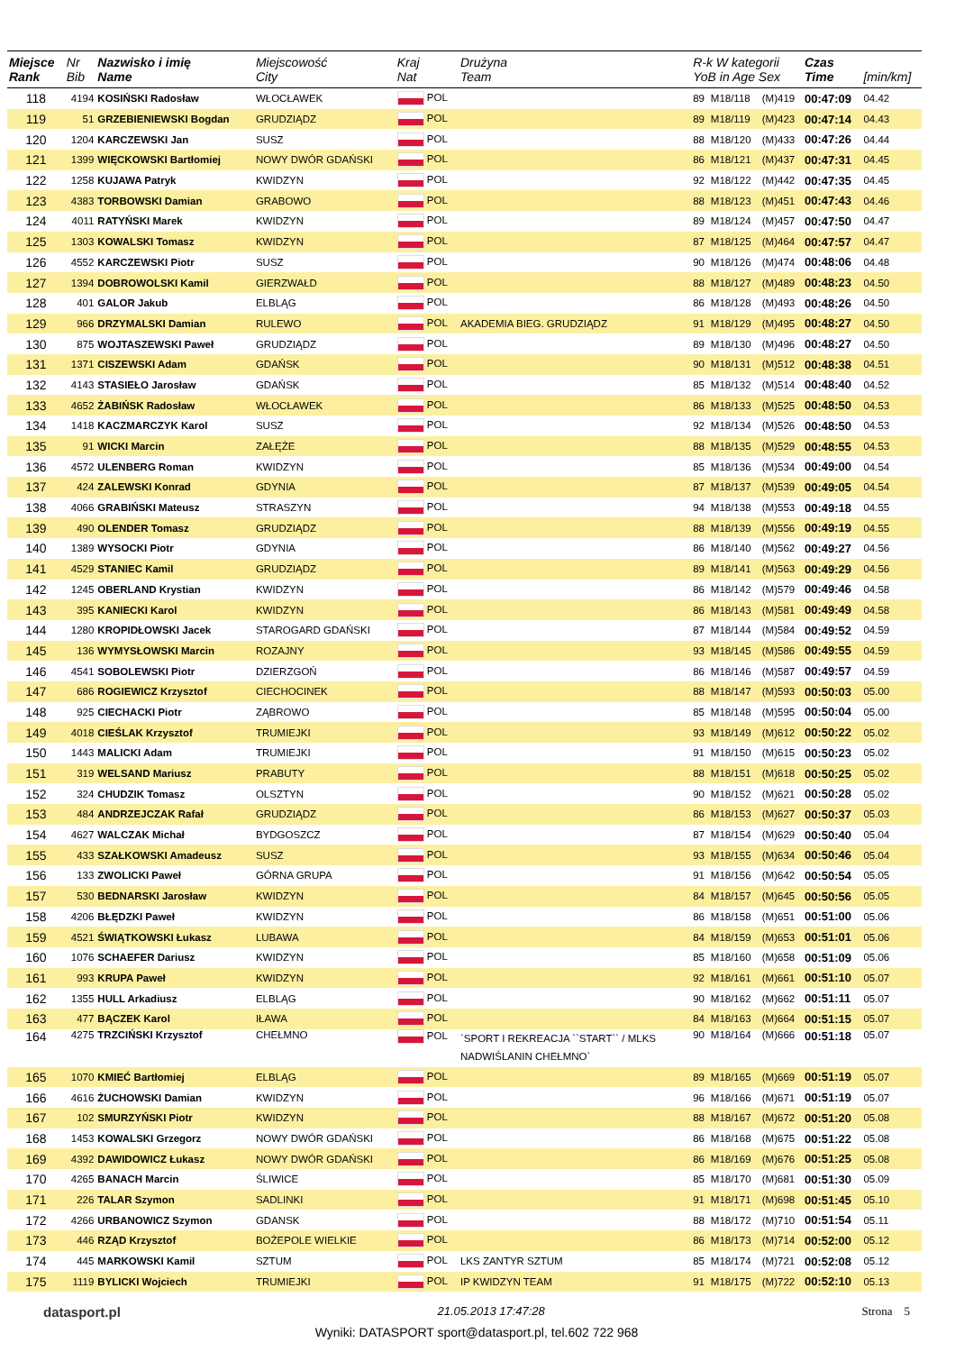| Miejsce Rank | Nr Bib | Nazwisko i imię Name | Miejscowość City | Kraj Nat | Drużyna Team | R-k W kategorii YoB in Age Sex | | | Czas Time | [min/km] |
| --- | --- | --- | --- | --- | --- | --- | --- | --- | --- | --- |
| 118 | 4194 | KOSIŃSKI Radosław | WŁOCŁAWEK | POL | | 89 | M18/118 | (M)419 | 00:47:09 | 04.42 |
| 119 | 51 | GRZEBIENIEWSKI Bogdan | GRUDZIĄDZ | POL | | 89 | M18/119 | (M)423 | 00:47:14 | 04.43 |
| 120 | 1204 | KARCZEWSKI Jan | SUSZ | POL | | 88 | M18/120 | (M)433 | 00:47:26 | 04.44 |
| 121 | 1399 | WIĘCKOWSKI Bartłomiej | NOWY DWÓR GDAŃSKI | POL | | 86 | M18/121 | (M)437 | 00:47:31 | 04.45 |
| 122 | 1258 | KUJAWA Patryk | KWIDZYN | POL | | 92 | M18/122 | (M)442 | 00:47:35 | 04.45 |
| 123 | 4383 | TORBOWSKI Damian | GRABOWO | POL | | 88 | M18/123 | (M)451 | 00:47:43 | 04.46 |
| 124 | 4011 | RATYŃSKI Marek | KWIDZYN | POL | | 89 | M18/124 | (M)457 | 00:47:50 | 04.47 |
| 125 | 1303 | KOWALSKI Tomasz | KWIDZYN | POL | | 87 | M18/125 | (M)464 | 00:47:57 | 04.47 |
| 126 | 4552 | KARCZEWSKI Piotr | SUSZ | POL | | 90 | M18/126 | (M)474 | 00:48:06 | 04.48 |
| 127 | 1394 | DOBROWOLSKI Kamil | GIERZWAŁD | POL | | 88 | M18/127 | (M)489 | 00:48:23 | 04.50 |
| 128 | 401 | GALOR Jakub | ELBLĄG | POL | | 86 | M18/128 | (M)493 | 00:48:26 | 04.50 |
| 129 | 966 | DRZYMALSKI Damian | RULEWO | POL | AKADEMIA BIEG. GRUDZIĄDZ | 91 | M18/129 | (M)495 | 00:48:27 | 04.50 |
| 130 | 875 | WOJTASZEWSKI Paweł | GRUDZIĄDZ | POL | | 89 | M18/130 | (M)496 | 00:48:27 | 04.50 |
| 131 | 1371 | CISZEWSKI Adam | GDAŃSK | POL | | 90 | M18/131 | (M)512 | 00:48:38 | 04.51 |
| 132 | 4143 | STASIEŁO Jarosław | GDAŃSK | POL | | 85 | M18/132 | (M)514 | 00:48:40 | 04.52 |
| 133 | 4652 | ŻABIŃSK Radosław | WŁOCŁAWEK | POL | | 86 | M18/133 | (M)525 | 00:48:50 | 04.53 |
| 134 | 1418 | KACZMARCZYK Karol | SUSZ | POL | | 92 | M18/134 | (M)526 | 00:48:50 | 04.53 |
| 135 | 91 | WICKI Marcin | ZAŁĘŻE | POL | | 88 | M18/135 | (M)529 | 00:48:55 | 04.53 |
| 136 | 4572 | ULENBERG Roman | KWIDZYN | POL | | 85 | M18/136 | (M)534 | 00:49:00 | 04.54 |
| 137 | 424 | ZALEWSKI Konrad | GDYNIA | POL | | 87 | M18/137 | (M)539 | 00:49:05 | 04.54 |
| 138 | 4066 | GRABIŃSKI Mateusz | STRASZYN | POL | | 94 | M18/138 | (M)553 | 00:49:18 | 04.55 |
| 139 | 490 | OLENDER Tomasz | GRUDZIĄDZ | POL | | 88 | M18/139 | (M)556 | 00:49:19 | 04.55 |
| 140 | 1389 | WYSOCKI Piotr | GDYNIA | POL | | 86 | M18/140 | (M)562 | 00:49:27 | 04.56 |
| 141 | 4529 | STANIEC Kamil | GRUDZIĄDZ | POL | | 89 | M18/141 | (M)563 | 00:49:29 | 04.56 |
| 142 | 1245 | OBERLAND Krystian | KWIDZYN | POL | | 86 | M18/142 | (M)579 | 00:49:46 | 04.58 |
| 143 | 395 | KANIECKI Karol | KWIDZYN | POL | | 86 | M18/143 | (M)581 | 00:49:49 | 04.58 |
| 144 | 1280 | KROPIDŁOWSKI Jacek | STAROGARD GDAŃSKI | POL | | 87 | M18/144 | (M)584 | 00:49:52 | 04.59 |
| 145 | 136 | WYMYSŁOWSKI Marcin | ROZAJNY | POL | | 93 | M18/145 | (M)586 | 00:49:55 | 04.59 |
| 146 | 4541 | SOBOLEWSKI Piotr | DZIERZGOŃ | POL | | 86 | M18/146 | (M)587 | 00:49:57 | 04.59 |
| 147 | 686 | ROGIEWICZ Krzysztof | CIECHOCINEK | POL | | 88 | M18/147 | (M)593 | 00:50:03 | 05.00 |
| 148 | 925 | CIECHACKI Piotr | ZĄBROWO | POL | | 85 | M18/148 | (M)595 | 00:50:04 | 05.00 |
| 149 | 4018 | CIEŚLAK Krzysztof | TRUMIEJKI | POL | | 93 | M18/149 | (M)612 | 00:50:22 | 05.02 |
| 150 | 1443 | MALICKI Adam | TRUMIEJKI | POL | | 91 | M18/150 | (M)615 | 00:50:23 | 05.02 |
| 151 | 319 | WELSAND Mariusz | PRABUTY | POL | | 88 | M18/151 | (M)618 | 00:50:25 | 05.02 |
| 152 | 324 | CHUDZIK Tomasz | OLSZTYN | POL | | 90 | M18/152 | (M)621 | 00:50:28 | 05.02 |
| 153 | 484 | ANDRZEJCZAK Rafał | GRUDZIĄDZ | POL | | 86 | M18/153 | (M)627 | 00:50:37 | 05.03 |
| 154 | 4627 | WALCZAK Michał | BYDGOSZCZ | POL | | 87 | M18/154 | (M)629 | 00:50:40 | 05.04 |
| 155 | 433 | SZAŁKOWSKI Amadeusz | SUSZ | POL | | 93 | M18/155 | (M)634 | 00:50:46 | 05.04 |
| 156 | 133 | ZWOLICKI Paweł | GÓRNA GRUPA | POL | | 91 | M18/156 | (M)642 | 00:50:54 | 05.05 |
| 157 | 530 | BEDNARSKI Jarosław | KWIDZYN | POL | | 84 | M18/157 | (M)645 | 00:50:56 | 05.05 |
| 158 | 4206 | BŁĘDZKI Paweł | KWIDZYN | POL | | 86 | M18/158 | (M)651 | 00:51:00 | 05.06 |
| 159 | 4521 | ŚWIĄTKOWSKI Łukasz | LUBAWA | POL | | 84 | M18/159 | (M)653 | 00:51:01 | 05.06 |
| 160 | 1076 | SCHAEFER Dariusz | KWIDZYN | POL | | 85 | M18/160 | (M)658 | 00:51:09 | 05.06 |
| 161 | 993 | KRUPA Paweł | KWIDZYN | POL | | 92 | M18/161 | (M)661 | 00:51:10 | 05.07 |
| 162 | 1355 | HULL Arkadiusz | ELBLĄG | POL | | 90 | M18/162 | (M)662 | 00:51:11 | 05.07 |
| 163 | 477 | BĄCZEK Karol | IŁAWA | POL | | 84 | M18/163 | (M)664 | 00:51:15 | 05.07 |
| 164 | 4275 | TRZCIŃSKI Krzysztof | CHEŁMNO | POL | `SPORT I REKREACJA ``START`` / MLKS NADWIŚLANIN CHEŁMNO` | 90 | M18/164 | (M)666 | 00:51:18 | 05.07 |
| 165 | 1070 | KMIEĆ Bartłomiej | ELBLĄG | POL | | 89 | M18/165 | (M)669 | 00:51:19 | 05.07 |
| 166 | 4616 | ŻUCHOWSKI Damian | KWIDZYN | POL | | 96 | M18/166 | (M)671 | 00:51:19 | 05.07 |
| 167 | 102 | SMURZYŃSKI Piotr | KWIDZYN | POL | | 88 | M18/167 | (M)672 | 00:51:20 | 05.08 |
| 168 | 1453 | KOWALSKI Grzegorz | NOWY DWÓR GDAŃSKI | POL | | 86 | M18/168 | (M)675 | 00:51:22 | 05.08 |
| 169 | 4392 | DAWIDOWICZ Łukasz | NOWY DWÓR GDAŃSKI | POL | | 86 | M18/169 | (M)676 | 00:51:25 | 05.08 |
| 170 | 4265 | BANACH Marcin | ŚLIWICE | POL | | 85 | M18/170 | (M)681 | 00:51:30 | 05.09 |
| 171 | 226 | TALAR Szymon | SADLINKI | POL | | 91 | M18/171 | (M)698 | 00:51:45 | 05.10 |
| 172 | 4266 | URBANOWICZ Szymon | GDANSK | POL | | 88 | M18/172 | (M)710 | 00:51:54 | 05.11 |
| 173 | 446 | RZĄD Krzysztof | BOŻEPOLE WIELKIE | POL | | 86 | M18/173 | (M)714 | 00:52:00 | 05.12 |
| 174 | 445 | MARKOWSKI Kamil | SZTUM | POL | LKS ZANTYR SZTUM | 85 | M18/174 | (M)721 | 00:52:08 | 05.12 |
| 175 | 1119 | BYLICKI Wojciech | TRUMIEJKI | POL | IP KWIDZYN TEAM | 91 | M18/175 | (M)722 | 00:52:10 | 05.13 |
datasport.pl 21.05.2013 17:47:28 Strona 5
Wyniki: DATASPORT sport@datasport.pl, tel.602 722 968